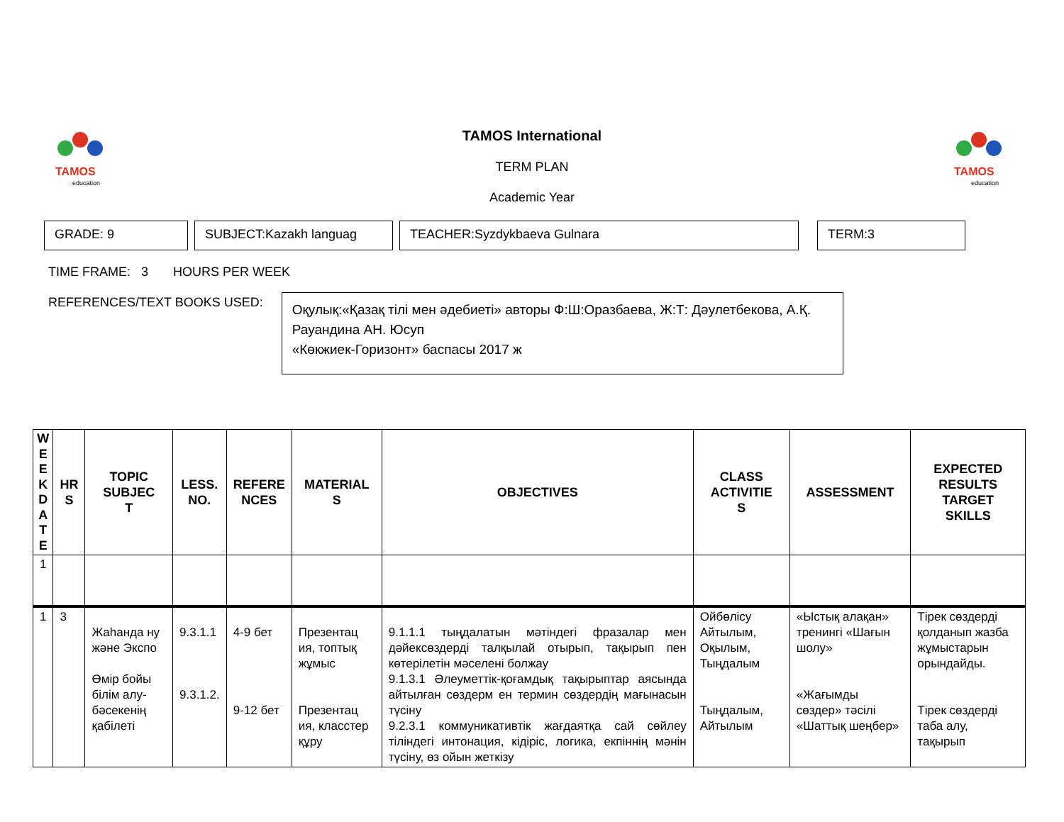TAMOS
education
TAMOS
education
TAMOS International
TERM PLAN
Academic Year
GRADE: 9 SUBJECT:Kazakh languag TEACHER:Syzdykbaeva Gulnara TERM:3
TIME FRAME: 3 HOURS PER WEEK
REFERENCES/TEXT BOOKS USED:
Оқулық:«Қазақ тілі мен әдебиеті» авторы Ф:Ш:Оразбаева, Ж:Т: Дәулетбекова, А.Қ. Рауандина АН. Юсуп
«Көкжиек-Горизонт» баспасы 2017 ж
| W E E K D A T E | HR S | TOPIC SUBJEC T | LESS. NO. | REFERE NCES | MATERIAL S | OBJECTIVES | CLASS ACTIVITIE S | ASSESSMENT | EXPECTED RESULTS TARGET SKILLS |
| --- | --- | --- | --- | --- | --- | --- | --- | --- | --- |
| 1 | | | | | | | | | |
| 1 | 3 | Жаһанда ну және Экспо Өмір бойы білім алу-бәсекенің қабілеті | 9.3.1.1 9.3.1.2. | 4-9 бет 9-12 бет | Презентац ия, топтық жұмыс Презентац ия, класстер құру | 9.1.1.1 тыңдалатын мәтіндегі фразалар мен дәйексөздерді талқылай отырып, тақырып пен көтерілетін мәселені болжау 9.1.3.1 Әлеуметтік-қоғамдық тақырыптар аясында айтылған сөздерм ен термин сөздердің мағынасын түсіну 9.2.3.1 коммуникативтік жағдаятқа сай сөйлеу тіліндегі интонация, кідіріс, логика, екпіннің мәнін түсіну, өз ойын жеткізу | Ойбөлісу Айтылым, Оқылым, Тыңдалым Тыңдалым, Айтылым | «Ыстық алақан» тренингі «Шағын шолу» «Жағымды сөздер» тәсілі «Шаттық шеңбер» | Тірек сөздерді қолданып жазба жұмыстарын орындайды. Тірек сөздерді таба алу, тақырып |